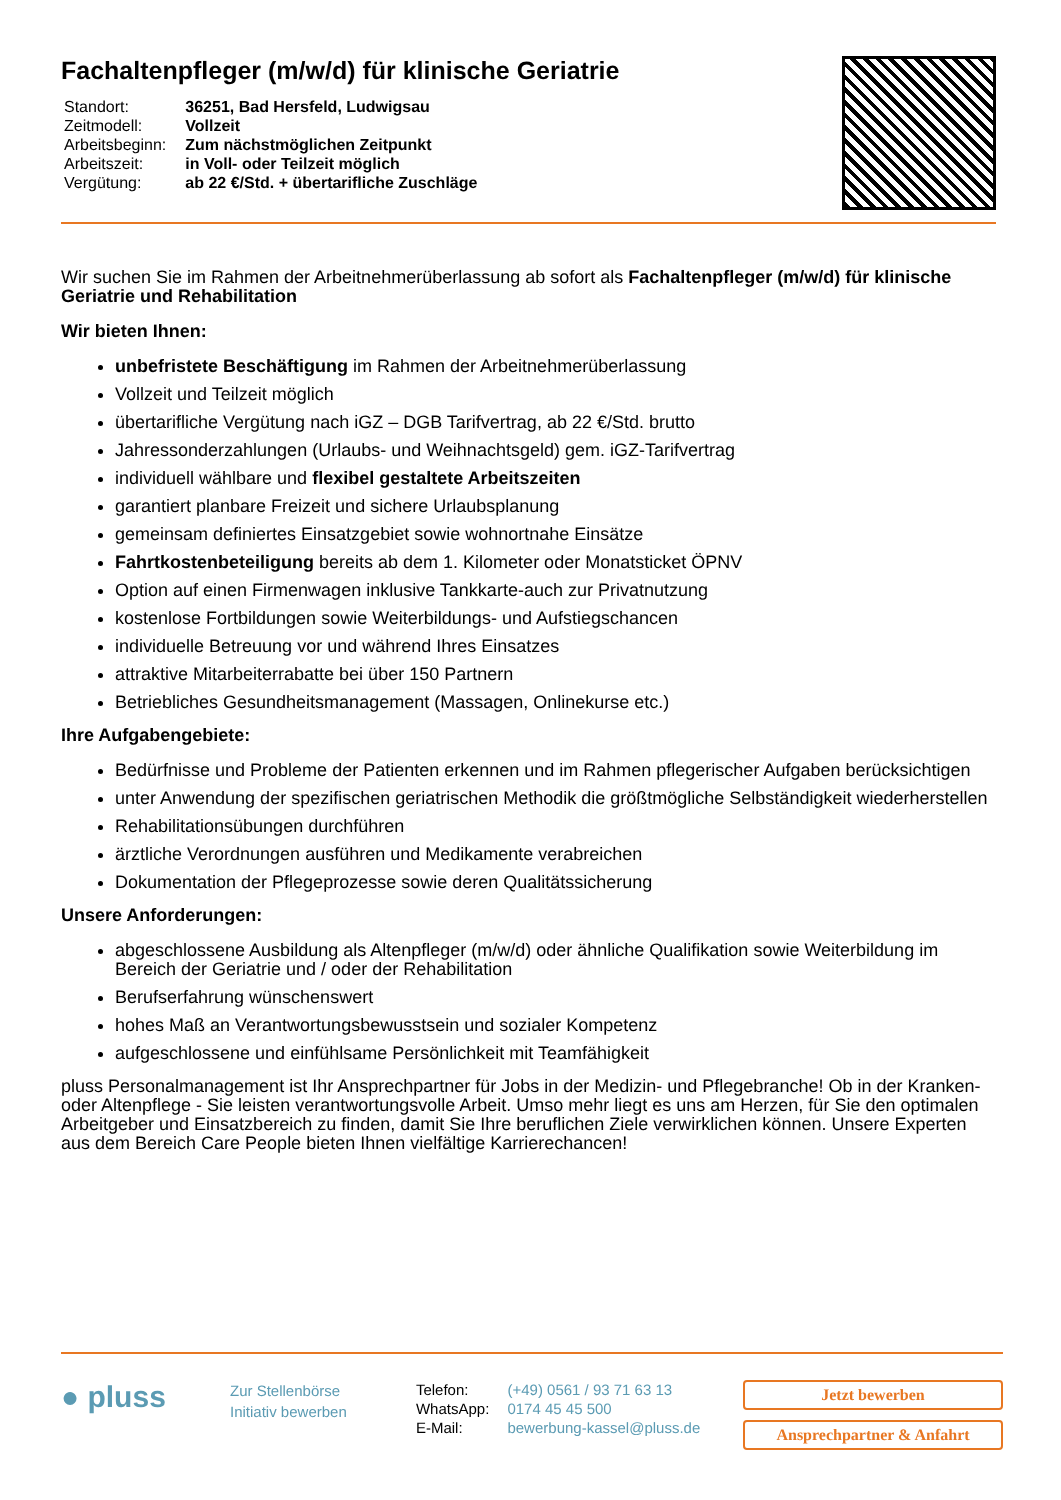Fachaltenpfleger (m/w/d) für klinische Geriatrie
| Standort: | 36251, Bad Hersfeld, Ludwigsau |
| Zeitmodell: | Vollzeit |
| Arbeitsbeginn: | Zum nächstmöglichen Zeitpunkt |
| Arbeitszeit: | in Voll- oder Teilzeit möglich |
| Vergütung: | ab 22 €/Std. + übertarifliche Zuschläge |
Wir suchen Sie im Rahmen der Arbeitnehmerüberlassung ab sofort als Fachaltenpfleger (m/w/d) für klinische Geriatrie und Rehabilitation
Wir bieten Ihnen:
unbefristete Beschäftigung im Rahmen der Arbeitnehmerüberlassung
Vollzeit und Teilzeit möglich
übertarifliche Vergütung nach iGZ – DGB Tarifvertrag, ab 22 €/Std. brutto
Jahressonderzahlungen (Urlaubs- und Weihnachtsgeld) gem. iGZ-Tarifvertrag
individuell wählbare und flexibel gestaltete Arbeitszeiten
garantiert planbare Freizeit und sichere Urlaubsplanung
gemeinsam definiertes Einsatzgebiet sowie wohnortnahe Einsätze
Fahrtkostenbeteiligung bereits ab dem 1. Kilometer oder Monatsticket ÖPNV
Option auf einen Firmenwagen inklusive Tankkarte-auch zur Privatnutzung
kostenlose Fortbildungen sowie Weiterbildungs- und Aufstiegschancen
individuelle Betreuung vor und während Ihres Einsatzes
attraktive Mitarbeiterrabatte bei über 150 Partnern
Betriebliches Gesundheitsmanagement (Massagen, Onlinekurse etc.)
Ihre Aufgabengebiete:
Bedürfnisse und Probleme der Patienten erkennen und im Rahmen pflegerischer Aufgaben berücksichtigen
unter Anwendung der spezifischen geriatrischen Methodik die größtmögliche Selbständigkeit wiederherstellen
Rehabilitationsübungen durchführen
ärztliche Verordnungen ausführen und Medikamente verabreichen
Dokumentation der Pflegeprozesse sowie deren Qualitätssicherung
Unsere Anforderungen:
abgeschlossene Ausbildung als Altenpfleger (m/w/d) oder ähnliche Qualifikation sowie Weiterbildung im Bereich der Geriatrie und / oder der Rehabilitation
Berufserfahrung wünschenswert
hohes Maß an Verantwortungsbewusstsein und sozialer Kompetenz
aufgeschlossene und einfühlsame Persönlichkeit mit Teamfähigkeit
pluss Personalmanagement ist Ihr Ansprechpartner für Jobs in der Medizin- und Pflegebranche! Ob in der Kranken- oder Altenpflege - Sie leisten verantwortungsvolle Arbeit. Umso mehr liegt es uns am Herzen, für Sie den optimalen Arbeitgeber und Einsatzbereich zu finden, damit Sie Ihre beruflichen Ziele verwirklichen können. Unsere Experten aus dem Bereich Care People bieten Ihnen vielfältige Karrierechancen!
● pluss
Zur Stellenbörse
Initiativ bewerben
| Telefon: | (+49) 0561 / 93 71 63 13 |
| WhatsApp: | 0174 45 45 500 |
| E-Mail: | bewerbung-kassel@pluss.de |
Jetzt bewerben
Ansprechpartner & Anfahrt